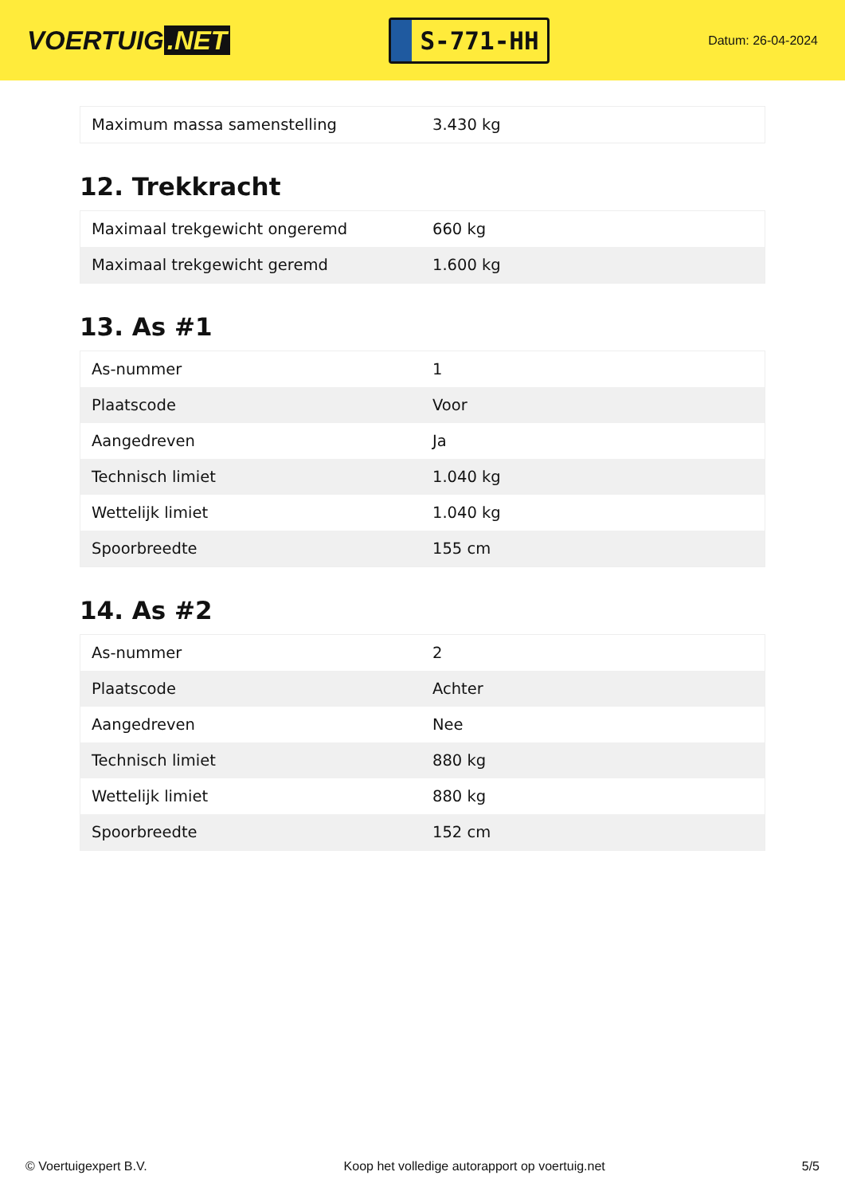VOERTUIG.NET
S-771-HH
Datum: 26-04-2024
| Maximum massa samenstelling | 3.430 kg |
12. Trekkracht
| Maximaal trekgewicht ongeremd | 660 kg |
| Maximaal trekgewicht geremd | 1.600 kg |
13. As #1
| As-nummer | 1 |
| Plaatscode | Voor |
| Aangedreven | Ja |
| Technisch limiet | 1.040 kg |
| Wettelijk limiet | 1.040 kg |
| Spoorbreedte | 155 cm |
14. As #2
| As-nummer | 2 |
| Plaatscode | Achter |
| Aangedreven | Nee |
| Technisch limiet | 880 kg |
| Wettelijk limiet | 880 kg |
| Spoorbreedte | 152 cm |
© Voertuigexpert B.V. Koop het volledige autorapport op voertuig.net 5/5